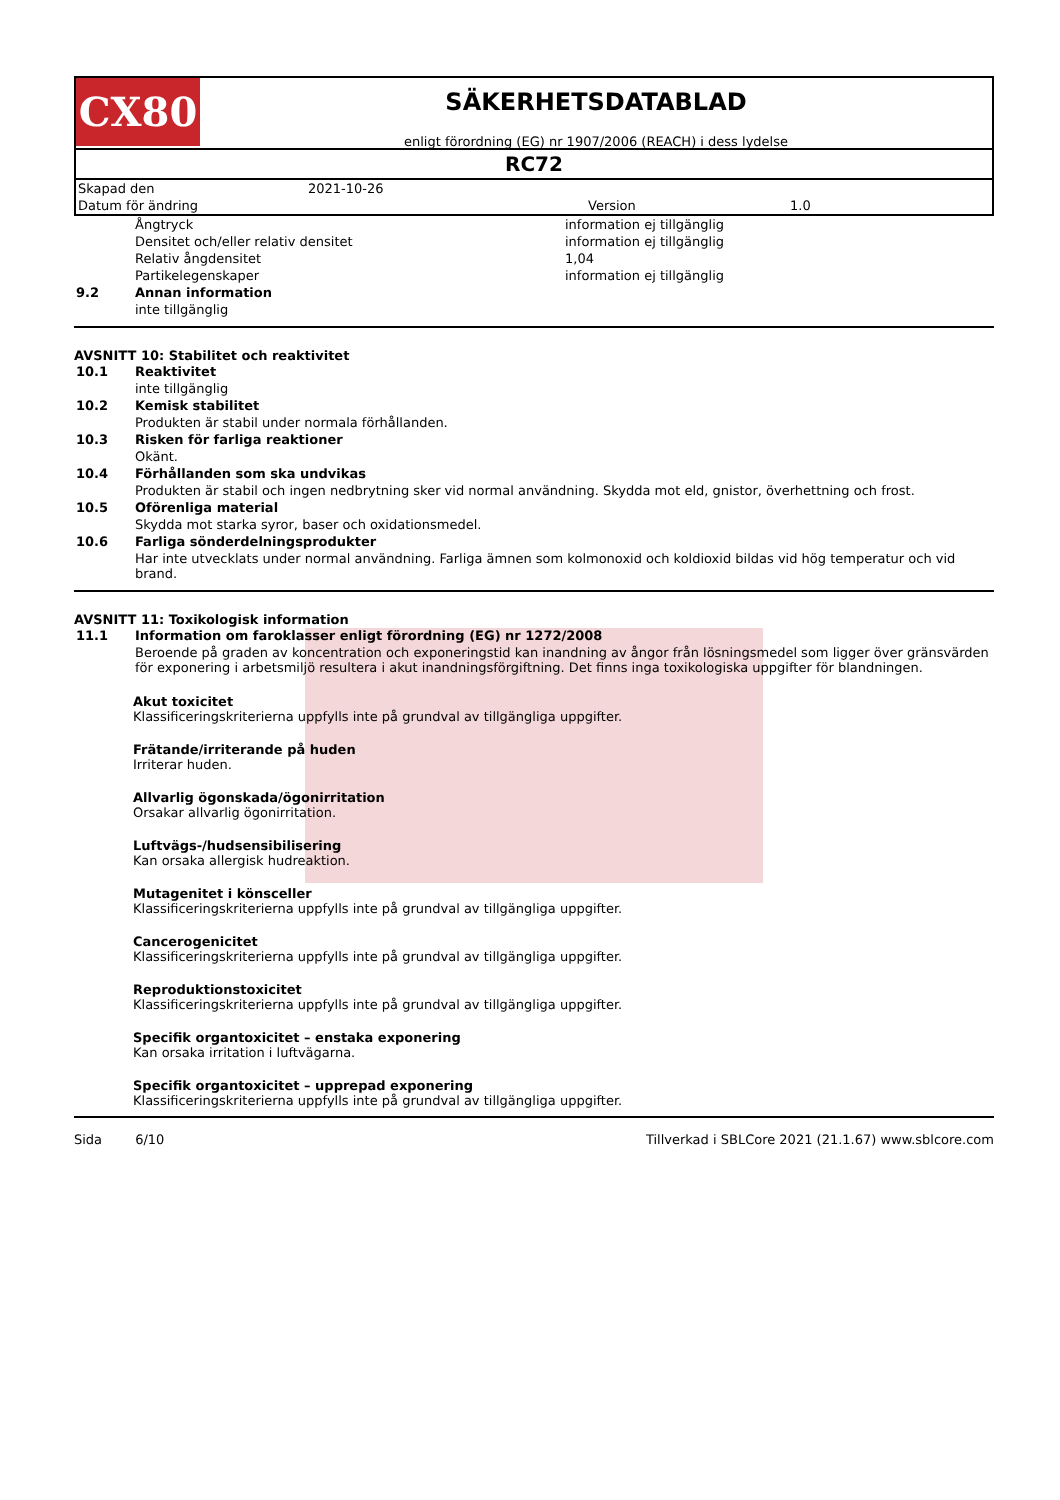CX80
SÄKERHETSDATABLAD
enligt förordning (EG) nr 1907/2006 (REACH) i dess lydelse
RC72
| Skapad den | 2021-10-26 | | |
| Datum för ändring | | Version | 1.0 |
| | Ångtryck | information ej tillgänglig |
| | Densitet och/eller relativ densitet | information ej tillgänglig |
| | Relativ ångdensitet | 1,04 |
| | Partikelegenskaper | information ej tillgänglig |
| 9.2 | Annan information | |
| | inte tillgänglig | |
AVSNITT 10: Stabilitet och reaktivitet
| 10.1 | Reaktivitet |
| | inte tillgänglig |
| 10.2 | Kemisk stabilitet |
| | Produkten är stabil under normala förhållanden. |
| 10.3 | Risken för farliga reaktioner |
| | Okänt. |
| 10.4 | Förhållanden som ska undvikas |
| | Produkten är stabil och ingen nedbrytning sker vid normal användning. Skydda mot eld, gnistor, överhettning och frost. |
| 10.5 | Oförenliga material |
| | Skydda mot starka syror, baser och oxidationsmedel. |
| 10.6 | Farliga sönderdelningsprodukter |
| | Har inte utvecklats under normal användning. Farliga ämnen som kolmonoxid och koldioxid bildas vid hög temperatur och vid brand. |
AVSNITT 11: Toxikologisk information
| 11.1 | Information om faroklasser enligt förordning (EG) nr 1272/2008 |
| | Beroende på graden av koncentration och exponeringstid kan inandning av ångor från lösningsmedel som ligger över gränsvärden för exponering i arbetsmiljö resultera i akut inandningsförgiftning. Det finns inga toxikologiska uppgifter för blandningen. |
Akut toxicitet
Klassificeringskriterierna uppfylls inte på grundval av tillgängliga uppgifter.
Frätande/irriterande på huden
Irriterar huden.
Allvarlig ögonskada/ögonirritation
Orsakar allvarlig ögonirritation.
Luftvägs-/hudsensibilisering
Kan orsaka allergisk hudreaktion.
Mutagenitet i könsceller
Klassificeringskriterierna uppfylls inte på grundval av tillgängliga uppgifter.
Cancerogenicitet
Klassificeringskriterierna uppfylls inte på grundval av tillgängliga uppgifter.
Reproduktionstoxicitet
Klassificeringskriterierna uppfylls inte på grundval av tillgängliga uppgifter.
Specifik organtoxicitet – enstaka exponering
Kan orsaka irritation i luftvägarna.
Specifik organtoxicitet – upprepad exponering
Klassificeringskriterierna uppfylls inte på grundval av tillgängliga uppgifter.
Sida 6/10 Tillverkad i SBLCore 2021 (21.1.67) www.sblcore.com